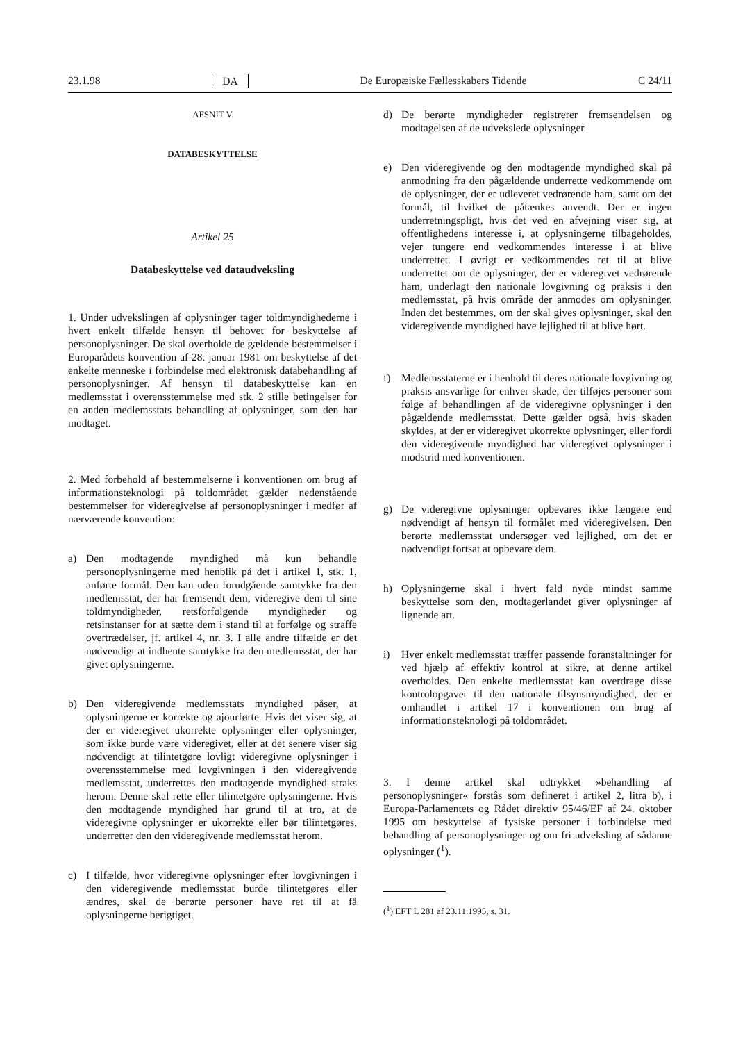23.1.98 DA De Europæiske Fællesskabers Tidende C 24/11
AFSNIT V
DATABESKYTTELSE
Artikel 25
Databeskyttelse ved dataudveksling
1. Under udvekslingen af oplysninger tager toldmyndighederne i hvert enkelt tilfælde hensyn til behovet for beskyttelse af personoplysninger. De skal overholde de gældende bestemmelser i Europarådets konvention af 28. januar 1981 om beskyttelse af det enkelte menneske i forbindelse med elektronisk databehandling af personoplysninger. Af hensyn til databeskyttelse kan en medlemsstat i overensstemmelse med stk. 2 stille betingelser for en anden medlemsstats behandling af oplysninger, som den har modtaget.
2. Med forbehold af bestemmelserne i konventionen om brug af informationsteknologi på toldområdet gælder nedenstående bestemmelser for videregivelse af personoplysninger i medfør af nærværende konvention:
a) Den modtagende myndighed må kun behandle personoplysningerne med henblik på det i artikel 1, stk. 1, anførte formål. Den kan uden forudgående samtykke fra den medlemsstat, der har fremsendt dem, videregive dem til sine toldmyndigheder, retsforfølgende myndigheder og retsinstanser for at sætte dem i stand til at forfølge og straffe overtrædelser, jf. artikel 4, nr. 3. I alle andre tilfælde er det nødvendigt at indhente samtykke fra den medlemsstat, der har givet oplysningerne.
b) Den videregivende medlemsstats myndighed påser, at oplysningerne er korrekte og ajourførte. Hvis det viser sig, at der er videregivet ukorrekte oplysninger eller oplysninger, som ikke burde være videregivet, eller at det senere viser sig nødvendigt at tilintetgøre lovligt videregivne oplysninger i overensstemmelse med lovgivningen i den videregivende medlemsstat, underrettes den modtagende myndighed straks herom. Denne skal rette eller tilintetgøre oplysningerne. Hvis den modtagende myndighed har grund til at tro, at de videregivne oplysninger er ukorrekte eller bør tilintetgøres, underretter den den videregivende medlemsstat herom.
c) I tilfælde, hvor videregivne oplysninger efter lovgivningen i den videregivende medlemsstat burde tilintetgøres eller ændres, skal de berørte personer have ret til at få oplysningerne berigtiget.
d) De berørte myndigheder registrerer fremsendelsen og modtagelsen af de udvekslede oplysninger.
e) Den videregivende og den modtagende myndighed skal på anmodning fra den pågældende underrette vedkommende om de oplysninger, der er udleveret vedrørende ham, samt om det formål, til hvilket de påtænkes anvendt. Der er ingen underretningspligt, hvis det ved en afvejning viser sig, at offentlighedens interesse i, at oplysningerne tilbageholdes, vejer tungere end vedkommendes interesse i at blive underrettet. I øvrigt er vedkommendes ret til at blive underrettet om de oplysninger, der er videregivet vedrørende ham, underlagt den nationale lovgivning og praksis i den medlemsstat, på hvis område der anmodes om oplysninger. Inden det bestemmes, om der skal gives oplysninger, skal den videregivende myndighed have lejlighed til at blive hørt.
f) Medlemsstaterne er i henhold til deres nationale lovgivning og praksis ansvarlige for enhver skade, der tilføjes personer som følge af behandlingen af de videregivne oplysninger i den pågældende medlemsstat. Dette gælder også, hvis skaden skyldes, at der er videregivet ukorrekte oplysninger, eller fordi den videregivende myndighed har videregivet oplysninger i modstrid med konventionen.
g) De videregivne oplysninger opbevares ikke længere end nødvendigt af hensyn til formålet med videregivelsen. Den berørte medlemsstat undersøger ved lejlighed, om det er nødvendigt fortsat at opbevare dem.
h) Oplysningerne skal i hvert fald nyde mindst samme beskyttelse som den, modtagerlandet giver oplysninger af lignende art.
i) Hver enkelt medlemsstat træffer passende foranstaltninger for ved hjælp af effektiv kontrol at sikre, at denne artikel overholdes. Den enkelte medlemsstat kan overdrage disse kontrolopgaver til den nationale tilsynsmyndighed, der er omhandlet i artikel 17 i konventionen om brug af informationsteknologi på toldområdet.
3. I denne artikel skal udtrykket »behandling af personoplysninger« forstås som defineret i artikel 2, litra b), i Europa-Parlamentets og Rådet direktiv 95/46/EF af 24. oktober 1995 om beskyttelse af fysiske personer i forbindelse med behandling af personoplysninger og om fri udveksling af sådanne oplysninger (<sup>1</sup>).
(<sup>1</sup>) EFT L 281 af 23.11.1995, s. 31.